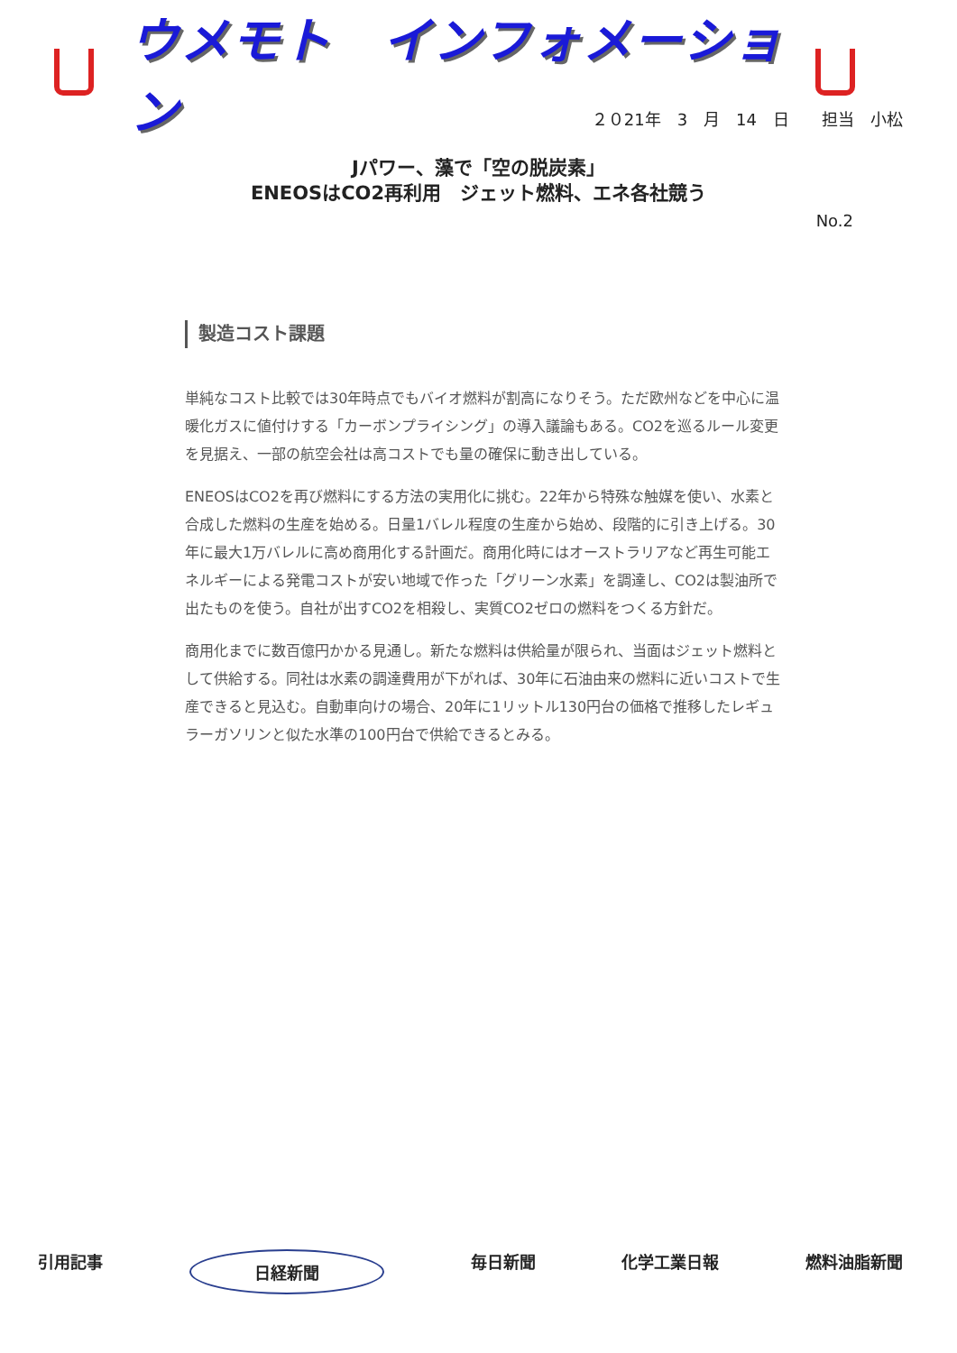ウメモト　インフォメーション
２０21年　3　月　14　日　　担当　小松
Jパワー、藻で「空の脱炭素」
ENEOSはCO2再利用　ジェット燃料、エネ各社競う
No.2
製造コスト課題
単純なコスト比較では30年時点でもバイオ燃料が割高になりそう。ただ欧州などを中心に温暖化ガスに値付けする「カーボンプライシング」の導入議論もある。CO2を巡るルール変更を見据え、一部の航空会社は高コストでも量の確保に動き出している。
ENEOSはCO2を再び燃料にする方法の実用化に挑む。22年から特殊な触媒を使い、水素と合成した燃料の生産を始める。日量1バレル程度の生産から始め、段階的に引き上げる。30年に最大1万バレルに高め商用化する計画だ。商用化時にはオーストラリアなど再生可能エネルギーによる発電コストが安い地域で作った「グリーン水素」を調達し、CO2は製油所で出たものを使う。自社が出すCO2を相殺し、実質CO2ゼロの燃料をつくる方針だ。
商用化までに数百億円かかる見通し。新たな燃料は供給量が限られ、当面はジェット燃料として供給する。同社は水素の調達費用が下がれば、30年に石油由来の燃料に近いコストで生産できると見込む。自動車向けの場合、20年に1リットル130円台の価格で推移したレギュラーガソリンと似た水準の100円台で供給できるとみる。
引用記事 日経新聞 毎日新聞 化学工業日報 燃料油脂新聞